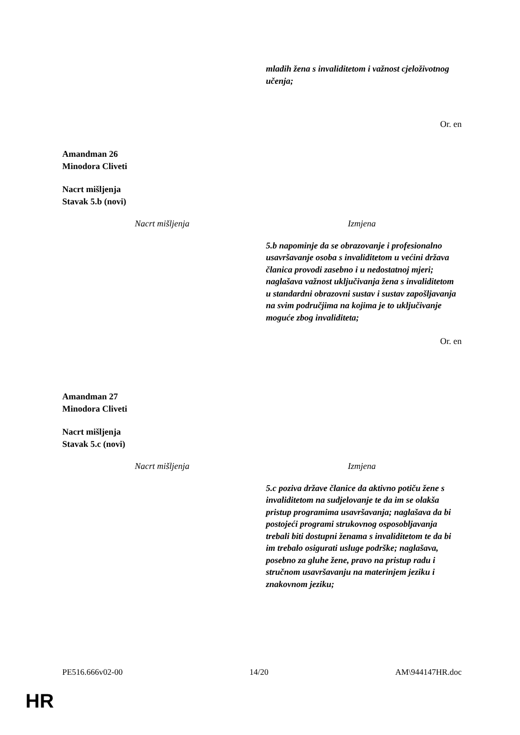| | mladih žena s invaliditetom i važnost cjeloživotnog učenja; |
Or. en
Amandman 26
Minodora Cliveti
Nacrt mišljenja
Stavak 5.b (novi)
| Nacrt mišljenja | Izmjena |
| | 5.b napominje da se obrazovanje i profesionalno usavršavanje osoba s invaliditetom u većini država članica provodi zasebno i u nedostatnoj mjeri; naglašava važnost uključivanja žena s invaliditetom u standardni obrazovni sustav i sustav zapošljavanja na svim područjima na kojima je to uključivanje moguće zbog invaliditeta; |
Or. en
Amandman 27
Minodora Cliveti
Nacrt mišljenja
Stavak 5.c (novi)
| Nacrt mišljenja | Izmjena |
| | 5.c poziva države članice da aktivno potiču žene s invaliditetom na sudjelovanje te da im se olakša pristup programima usavršavanja; naglašava da bi postojeći programi strukovnog osposobljavanja trebali biti dostupni ženama s invaliditetom te da bi im trebalo osigurati usluge podrške; naglašava, posebno za gluhe žene, pravo na pristup radu i stručnom usavršavanju na materinjem jeziku i znakovnom jeziku; |
PE516.666v02-00 14/20 AM\944147HR.doc
HR